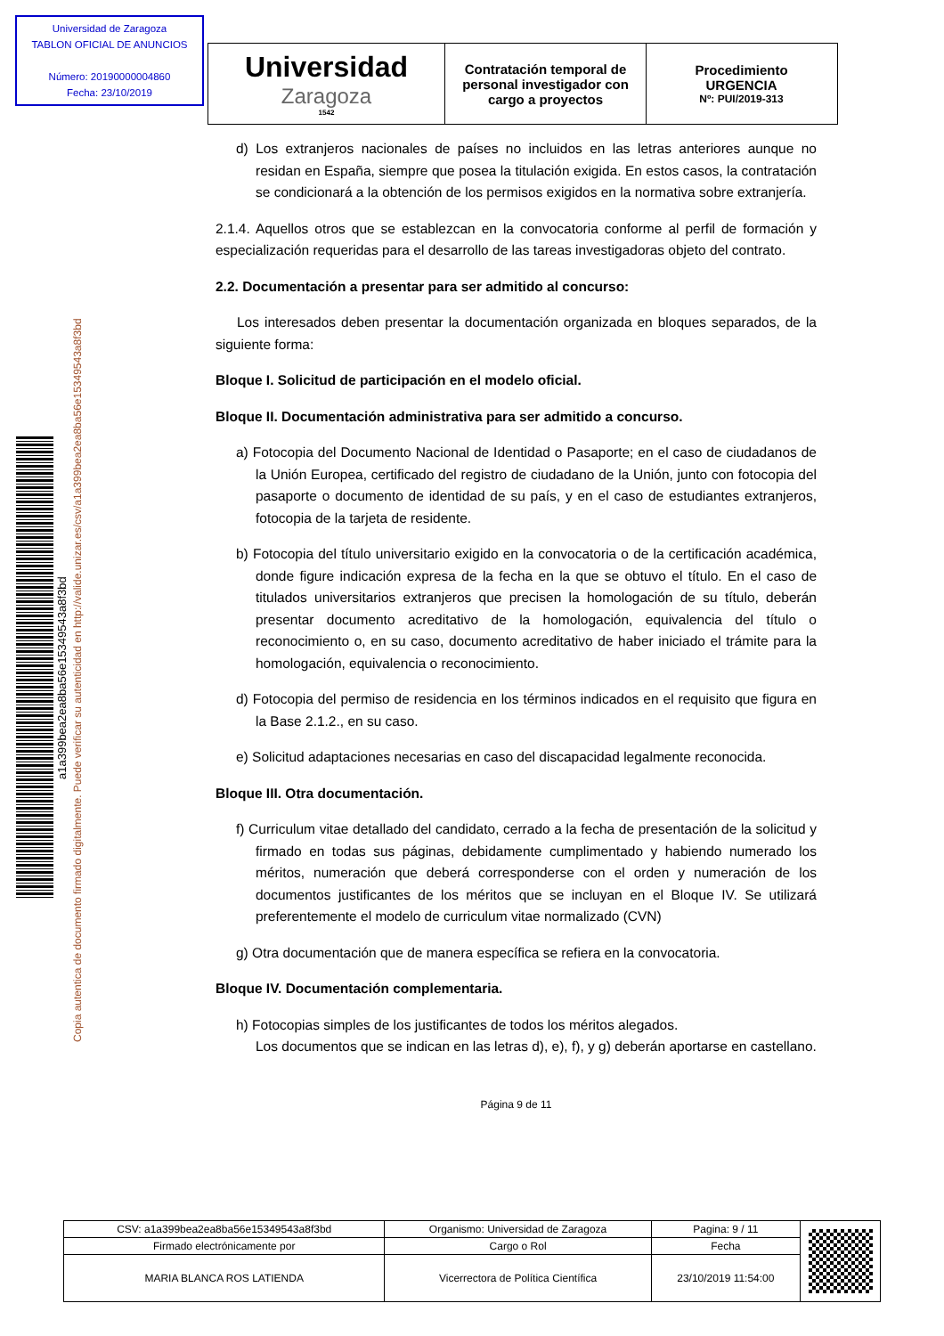Universidad de Zaragoza
TABLON OFICIAL DE ANUNCIOS
Número: 20190000004860
Fecha: 23/10/2019
Universidad
Zaragoza
1542
Contratación temporal de personal investigador con cargo a proyectos
Procedimiento
URGENCIA
Nº: PUI/2019-313
a1a399bea2ea8ba56e15349543a8f3bd
Copia autentica de documento firmado digitalmente. Puede verificar su autenticidad en http://valide.unizar.es/csv/a1a399bea2ea8ba56e15349543a8f3bd
d) Los extranjeros nacionales de países no incluidos en las letras anteriores aunque no residan en España, siempre que posea la titulación exigida. En estos casos, la contratación se condicionará a la obtención de los permisos exigidos en la normativa sobre extranjería.
2.1.4. Aquellos otros que se establezcan en la convocatoria conforme al perfil de formación y especialización requeridas para el desarrollo de las tareas investigadoras objeto del contrato.
2.2. Documentación a presentar para ser admitido al concurso:
Los interesados deben presentar la documentación organizada en bloques separados, de la siguiente forma:
Bloque I. Solicitud de participación en el modelo oficial.
Bloque II. Documentación administrativa para ser admitido a concurso.
a) Fotocopia del Documento Nacional de Identidad o Pasaporte; en el caso de ciudadanos de la Unión Europea, certificado del registro de ciudadano de la Unión, junto con fotocopia del pasaporte o documento de identidad de su país, y en el caso de estudiantes extranjeros, fotocopia de la tarjeta de residente.
b) Fotocopia del título universitario exigido en la convocatoria o de la certificación académica, donde figure indicación expresa de la fecha en la que se obtuvo el título. En el caso de titulados universitarios extranjeros que precisen la homologación de su título, deberán presentar documento acreditativo de la homologación, equivalencia del título o reconocimiento o, en su caso, documento acreditativo de haber iniciado el trámite para la homologación, equivalencia o reconocimiento.
d) Fotocopia del permiso de residencia en los términos indicados en el requisito que figura en la Base 2.1.2., en su caso.
e) Solicitud adaptaciones necesarias en caso del discapacidad legalmente reconocida.
Bloque III. Otra documentación.
f) Curriculum vitae detallado del candidato, cerrado a la fecha de presentación de la solicitud y firmado en todas sus páginas, debidamente cumplimentado y habiendo numerado los méritos, numeración que deberá corresponderse con el orden y numeración de los documentos justificantes de los méritos que se incluyan en el Bloque IV. Se utilizará preferentemente el modelo de curriculum vitae normalizado (CVN)
g) Otra documentación que de manera específica se refiera en la convocatoria.
Bloque IV. Documentación complementaria.
h) Fotocopias simples de los justificantes de todos los méritos alegados.
Los documentos que se indican en las letras d), e), f), y g) deberán aportarse en castellano.
Página 9 de 11
| CSV: a1a399bea2ea8ba56e15349543a8f3bd | Organismo: Universidad de Zaragoza | Pagina: 9 / 11 | |
| Firmado electrónicamente por | Cargo o Rol | Fecha | |
| MARIA BLANCA ROS LATIENDA | Vicerrectora de Política Científica | 23/10/2019 11:54:00 | |